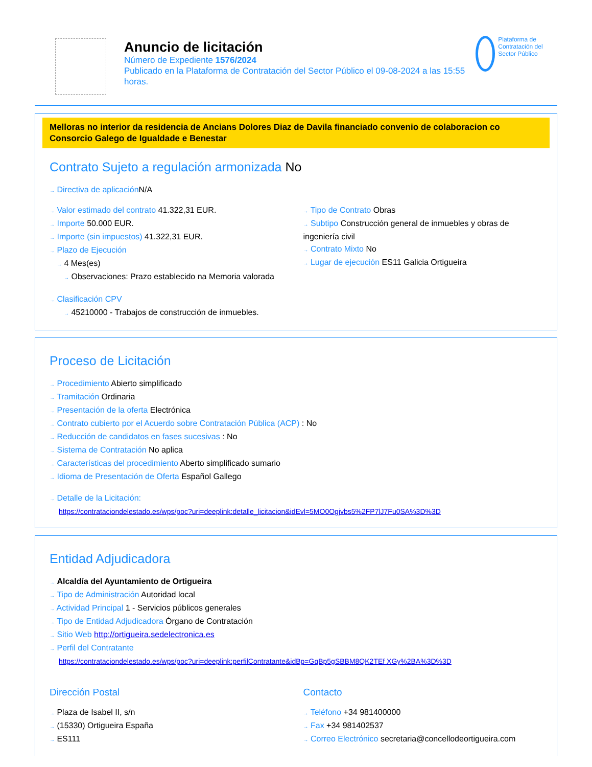Anuncio de licitación
Número de Expediente 1576/2024
Publicado en la Plataforma de Contratación del Sector Público el 09-08-2024 a las 15:55 horas.
Plataforma de Contratación del Sector Público
Melloras no interior da residencia de Ancians Dolores Diaz de Davila financiado convenio de colaboracion co Consorcio Galego de Igualdade e Benestar
Contrato Sujeto a regulación armonizada No
→ Directiva de aplicación N/A
→ Valor estimado del contrato 41.322,31 EUR.
→ Importe 50.000 EUR.
→ Importe (sin impuestos) 41.322,31 EUR.
→ Plazo de Ejecución
→ 4 Mes(es)
→ Observaciones: Prazo establecido na Memoria valorada
→ Tipo de Contrato Obras
→ Subtipo Construcción general de inmuebles y obras de ingeniería civil
→ Contrato Mixto No
→ Lugar de ejecución ES11 Galicia Ortigueira
→ Clasificación CPV
→ 45210000 - Trabajos de construcción de inmuebles.
Proceso de Licitación
→ Procedimiento Abierto simplificado
→ Tramitación Ordinaria
→ Presentación de la oferta Electrónica
→ Contrato cubierto por el Acuerdo sobre Contratación Pública (ACP) : No
→ Reducción de candidatos en fases sucesivas : No
→ Sistema de Contratación No aplica
→ Características del procedimiento Aberto simplificado sumario
→ Idioma de Presentación de Oferta Español Gallego
→ Detalle de la Licitación:
https://contrataciondelestado.es/wps/poc?uri=deeplink:detalle_licitacion&idEvl=5MO0Ogjvbs5%2FP7lJ7Fu0SA%3D%3D
Entidad Adjudicadora
→ Alcaldía del Ayuntamiento de Ortigueira
→ Tipo de Administración Autoridad local
→ Actividad Principal 1 - Servicios públicos generales
→ Tipo de Entidad Adjudicadora Órgano de Contratación
→ Sitio Web http://ortigueira.sedelectronica.es
→ Perfil del Contratante
https://contrataciondelestado.es/wps/poc?uri=deeplink:perfilContratante&idBp=GqBp5gSBBM8QK2TEf XGy%2BA%3D%3D
Dirección Postal
→ Plaza de Isabel II, s/n
→ (15330) Ortigueira España
→ ES111
Contacto
→ Teléfono +34 981400000
→ Fax +34 981402537
→ Correo Electrónico secretaria@concellodeortigueira.com